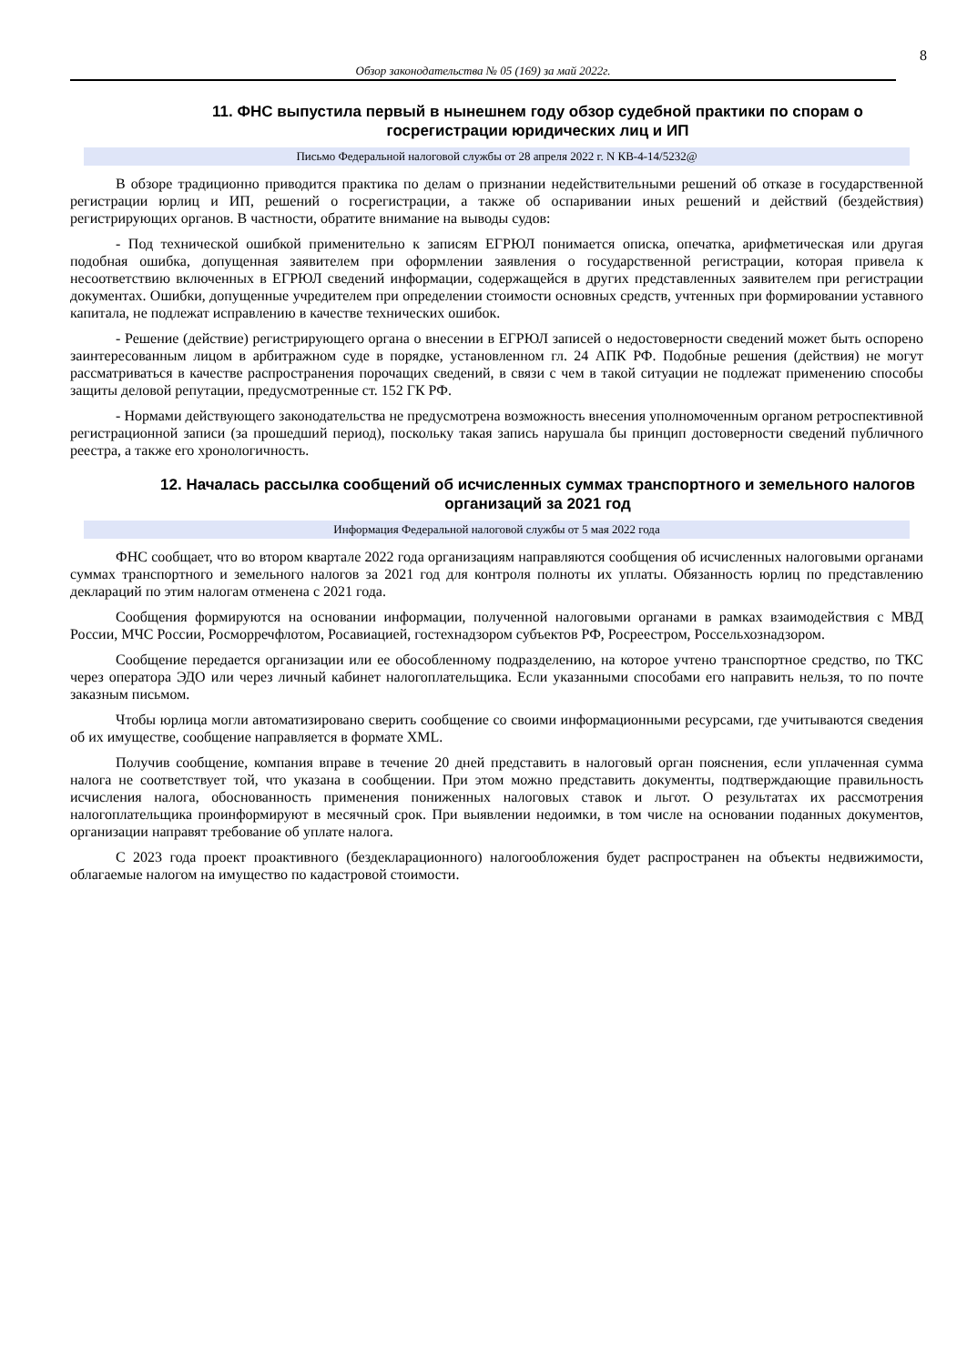8
Обзор законодательства № 05 (169) за май 2022г.
11. ФНС выпустила первый в нынешнем году обзор судебной практики по спорам о госрегистрации юридических лиц и ИП
Письмо Федеральной налоговой службы от 28 апреля 2022 г. N КВ-4-14/5232@
В обзоре традиционно приводится практика по делам о признании недействительными решений об отказе в государственной регистрации юрлиц и ИП, решений о госрегистрации, а также об оспаривании иных решений и действий (бездействия) регистрирующих органов. В частности, обратите внимание на выводы судов:
- Под технической ошибкой применительно к записям ЕГРЮЛ понимается описка, опечатка, арифметическая или другая подобная ошибка, допущенная заявителем при оформлении заявления о государственной регистрации, которая привела к несоответствию включенных в ЕГРЮЛ сведений информации, содержащейся в других представленных заявителем при регистрации документах. Ошибки, допущенные учредителем при определении стоимости основных средств, учтенных при формировании уставного капитала, не подлежат исправлению в качестве технических ошибок.
- Решение (действие) регистрирующего органа о внесении в ЕГРЮЛ записей о недостоверности сведений может быть оспорено заинтересованным лицом в арбитражном суде в порядке, установленном гл. 24 АПК РФ. Подобные решения (действия) не могут рассматриваться в качестве распространения порочащих сведений, в связи с чем в такой ситуации не подлежат применению способы защиты деловой репутации, предусмотренные ст. 152 ГК РФ.
- Нормами действующего законодательства не предусмотрена возможность внесения уполномоченным органом ретроспективной регистрационной записи (за прошедший период), поскольку такая запись нарушала бы принцип достоверности сведений публичного реестра, а также его хронологичность.
12. Началась рассылка сообщений об исчисленных суммах транспортного и земельного налогов организаций за 2021 год
Информация Федеральной налоговой службы от 5 мая 2022 года
ФНС сообщает, что во втором квартале 2022 года организациям направляются сообщения об исчисленных налоговыми органами суммах транспортного и земельного налогов за 2021 год для контроля полноты их уплаты. Обязанность юрлиц по представлению деклараций по этим налогам отменена с 2021 года.
Сообщения формируются на основании информации, полученной налоговыми органами в рамках взаимодействия с МВД России, МЧС России, Росморречфлотом, Росавиацией, гостехнадзором субъектов РФ, Росреестром, Россельхознадзором.
Сообщение передается организации или ее обособленному подразделению, на которое учтено транспортное средство, по ТКС через оператора ЭДО или через личный кабинет налогоплательщика. Если указанными способами его направить нельзя, то по почте заказным письмом.
Чтобы юрлица могли автоматизировано сверить сообщение со своими информационными ресурсами, где учитываются сведения об их имуществе, сообщение направляется в формате XML.
Получив сообщение, компания вправе в течение 20 дней представить в налоговый орган пояснения, если уплаченная сумма налога не соответствует той, что указана в сообщении. При этом можно представить документы, подтверждающие правильность исчисления налога, обоснованность применения пониженных налоговых ставок и льгот. О результатах их рассмотрения налогоплательщика проинформируют в месячный срок. При выявлении недоимки, в том числе на основании поданных документов, организации направят требование об уплате налога.
С 2023 года проект проактивного (бездекларационного) налогообложения будет распространен на объекты недвижимости, облагаемые налогом на имущество по кадастровой стоимости.